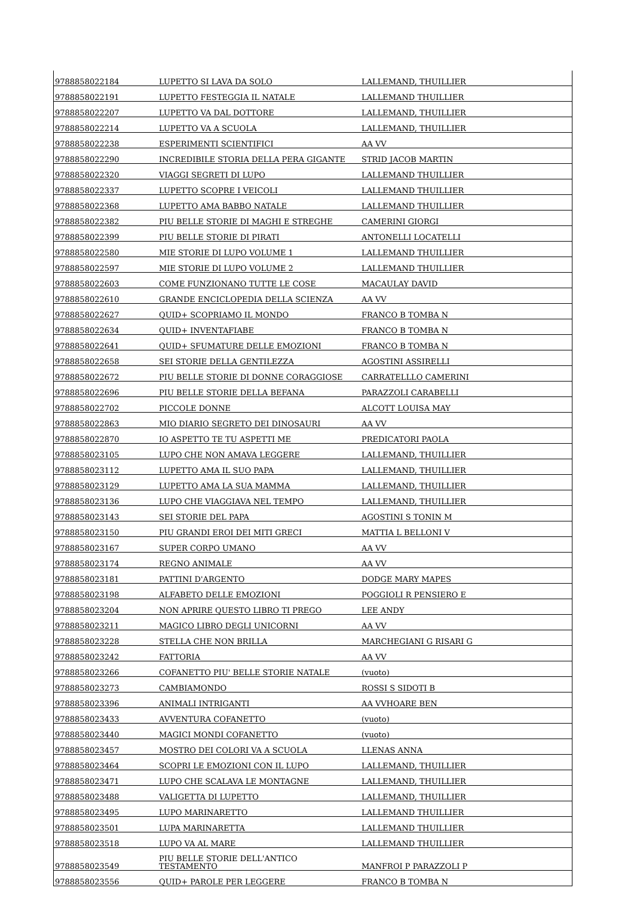| 9788858022184 | LUPETTO SI LAVA DA SOLO | LALLEMAND, THUILLIER |
| 9788858022191 | LUPETTO FESTEGGIA IL NATALE | LALLEMAND THUILLIER |
| 9788858022207 | LUPETTO VA DAL DOTTORE | LALLEMAND, THUILLIER |
| 9788858022214 | LUPETTO VA A SCUOLA | LALLEMAND, THUILLIER |
| 9788858022238 | ESPERIMENTI SCIENTIFICI | AA VV |
| 9788858022290 | INCREDIBILE STORIA DELLA PERA GIGANTE | STRID JACOB MARTIN |
| 9788858022320 | VIAGGI SEGRETI DI LUPO | LALLEMAND THUILLIER |
| 9788858022337 | LUPETTO SCOPRE I VEICOLI | LALLEMAND THUILLIER |
| 9788858022368 | LUPETTO AMA BABBO NATALE | LALLEMAND THUILLIER |
| 9788858022382 | PIU BELLE STORIE DI MAGHI E STREGHE | CAMERINI GIORGI |
| 9788858022399 | PIU BELLE STORIE DI PIRATI | ANTONELLI LOCATELLI |
| 9788858022580 | MIE STORIE DI LUPO VOLUME 1 | LALLEMAND THUILLIER |
| 9788858022597 | MIE STORIE DI LUPO VOLUME 2 | LALLEMAND THUILLIER |
| 9788858022603 | COME FUNZIONANO TUTTE LE COSE | MACAULAY DAVID |
| 9788858022610 | GRANDE ENCICLOPEDIA DELLA SCIENZA | AA VV |
| 9788858022627 | QUID+ SCOPRIAMO IL MONDO | FRANCO B TOMBA N |
| 9788858022634 | QUID+ INVENTAFIABE | FRANCO B TOMBA N |
| 9788858022641 | QUID+ SFUMATURE DELLE EMOZIONI | FRANCO B TOMBA N |
| 9788858022658 | SEI STORIE DELLA GENTILEZZA | AGOSTINI ASSIRELLI |
| 9788858022672 | PIU BELLE STORIE DI DONNE CORAGGIOSE | CARRATELLLO CAMERINI |
| 9788858022696 | PIU BELLE STORIE DELLA BEFANA | PARAZZOLI CARABELLI |
| 9788858022702 | PICCOLE DONNE | ALCOTT LOUISA MAY |
| 9788858022863 | MIO DIARIO SEGRETO DEI DINOSAURI | AA VV |
| 9788858022870 | IO ASPETTO TE TU ASPETTI ME | PREDICATORI PAOLA |
| 9788858023105 | LUPO CHE NON AMAVA LEGGERE | LALLEMAND, THUILLIER |
| 9788858023112 | LUPETTO AMA IL SUO PAPA | LALLEMAND, THUILLIER |
| 9788858023129 | LUPETTO AMA LA SUA MAMMA | LALLEMAND, THUILLIER |
| 9788858023136 | LUPO CHE VIAGGIAVA NEL TEMPO | LALLEMAND, THUILLIER |
| 9788858023143 | SEI STORIE DEL PAPA | AGOSTINI S TONIN M |
| 9788858023150 | PIU GRANDI EROI DEI MITI GRECI | MATTIA L BELLONI V |
| 9788858023167 | SUPER CORPO UMANO | AA VV |
| 9788858023174 | REGNO ANIMALE | AA VV |
| 9788858023181 | PATTINI D'ARGENTO | DODGE MARY MAPES |
| 9788858023198 | ALFABETO DELLE EMOZIONI | POGGIOLI R PENSIERO E |
| 9788858023204 | NON APRIRE QUESTO LIBRO TI PREGO | LEE ANDY |
| 9788858023211 | MAGICO LIBRO DEGLI UNICORNI | AA VV |
| 9788858023228 | STELLA CHE NON BRILLA | MARCHEGIANI G RISARI G |
| 9788858023242 | FATTORIA | AA VV |
| 9788858023266 | COFANETTO PIU' BELLE STORIE NATALE | (vuoto) |
| 9788858023273 | CAMBIAMONDO | ROSSI S SIDOTI B |
| 9788858023396 | ANIMALI INTRIGANTI | AA VVHOARE BEN |
| 9788858023433 | AVVENTURA COFANETTO | (vuoto) |
| 9788858023440 | MAGICI MONDI COFANETTO | (vuoto) |
| 9788858023457 | MOSTRO DEI COLORI VA A SCUOLA | LLENAS ANNA |
| 9788858023464 | SCOPRI LE EMOZIONI CON IL LUPO | LALLEMAND, THUILLIER |
| 9788858023471 | LUPO CHE SCALAVA LE MONTAGNE | LALLEMAND, THUILLIER |
| 9788858023488 | VALIGETTA DI LUPETTO | LALLEMAND, THUILLIER |
| 9788858023495 | LUPO MARINARETTO | LALLEMAND THUILLIER |
| 9788858023501 | LUPA MARINARETTA | LALLEMAND THUILLIER |
| 9788858023518 | LUPO VA AL MARE | LALLEMAND THUILLIER |
| 9788858023549 | PIU BELLE STORIE DELL'ANTICO TESTAMENTO | MANFROI P PARAZZOLI P |
| 9788858023556 | QUID+ PAROLE PER LEGGERE | FRANCO B TOMBA N |